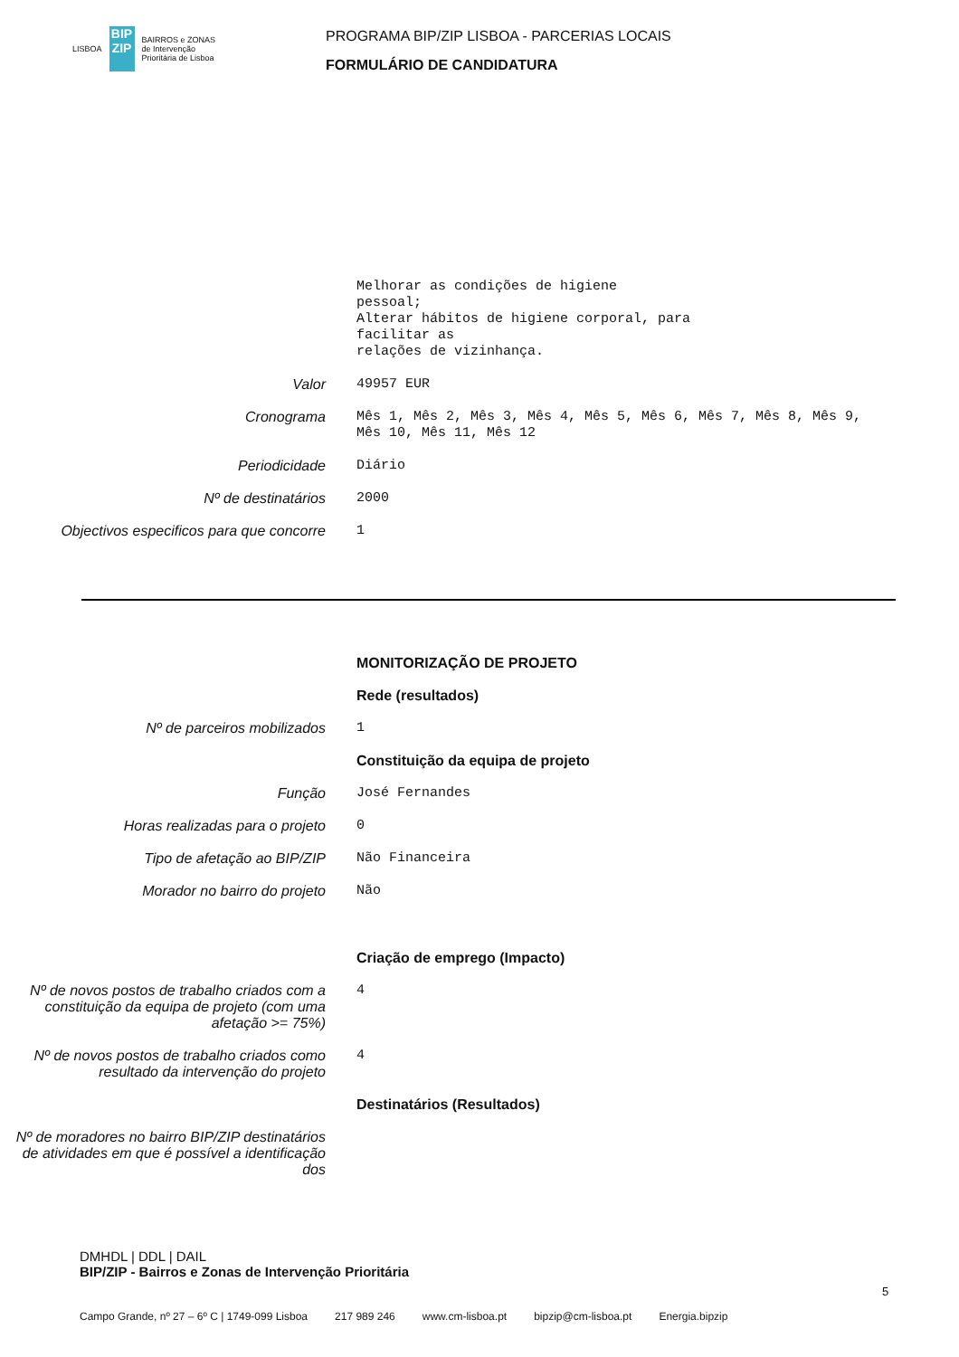LISBOA
BIP
ZIP
BAIRROS e ZONAS
de Intervenção
Prioritária de Lisboa
PROGRAMA BIP/ZIP LISBOA - PARCERIAS LOCAIS
FORMULÁRIO DE CANDIDATURA
Melhorar as condições de higiene
pessoal;
Alterar hábitos de higiene corporal, para
facilitar as
relações de vizinhança.
Valor 49957 EUR
Cronograma Mês 1, Mês 2, Mês 3, Mês 4, Mês 5, Mês 6, Mês 7, Mês 8, Mês 9, Mês 10, Mês 11, Mês 12
Periodicidade Diário
Nº de destinatários 2000
Objectivos especificos para que concorre
1
MONITORIZAÇÃO DE PROJETO
Rede (resultados)
Nº de parceiros mobilizados 1
Constituição da equipa de projeto
Função José Fernandes
Horas realizadas para o projeto 0
Tipo de afetação ao BIP/ZIP Não Financeira
Morador no bairro do projeto Não
Criação de emprego (Impacto)
Nº de novos postos de trabalho criados com a constituição da equipa de projeto (com uma afetação >= 75%)
4
Nº de novos postos de trabalho criados como resultado da intervenção do projeto
4
Destinatários (Resultados)
Nº de moradores no bairro BIP/ZIP destinatários de atividades em que é possível a identificação dos
DMHDL | DDL | DAIL
BIP/ZIP - Bairros e Zonas de Intervenção Prioritária
5
Campo Grande, nº 27 – 6º C | 1749-099 Lisboa 217 989 246 www.cm-lisboa.pt bipzip@cm-lisboa.pt Energia.bipzip